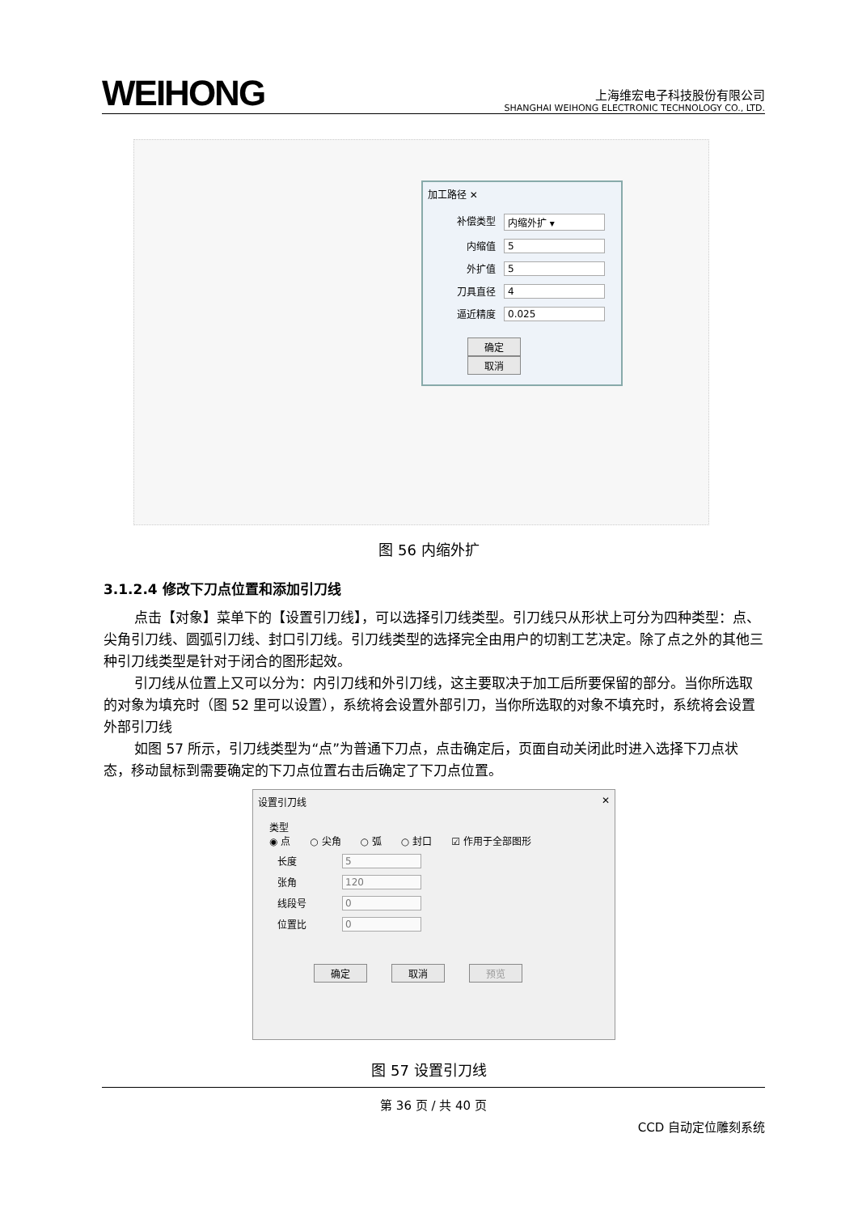WEIHONG
上海维宏电子科技股份有限公司
SHANGHAI WEIHONG ELECTRONIC TECHNOLOGY CO., LTD.
加工路径 ✕
补偿类型 内缩外扩 ▾
内缩值 5
外扩值 5
刀具直径 4
逼近精度 0.025
确定 取消
图 56 内缩外扩
3.1.2.4 修改下刀点位置和添加引刀线
点击【对象】菜单下的【设置引刀线】，可以选择引刀线类型。引刀线只从形状上可分为四种类型：点、尖角引刀线、圆弧引刀线、封口引刀线。引刀线类型的选择完全由用户的切割工艺决定。除了点之外的其他三种引刀线类型是针对于闭合的图形起效。
引刀线从位置上又可以分为：内引刀线和外引刀线，这主要取决于加工后所要保留的部分。当你所选取的对象为填充时（图 52 里可以设置），系统将会设置外部引刀，当你所选取的对象不填充时，系统将会设置外部引刀线
如图 57 所示，引刀线类型为“点”为普通下刀点，点击确定后，页面自动关闭此时进入选择下刀点状态，移动鼠标到需要确定的下刀点位置右击后确定了下刀点位置。
设置引刀线 ✕
类型
◉ 点　　○ 尖角　　○ 弧　　○ 封口　　☑ 作用于全部图形
长度 5
张角 120
线段号 0
位置比 0
确定 取消 预览
图 57 设置引刀线
第 36 页 / 共 40 页
CCD 自动定位雕刻系统